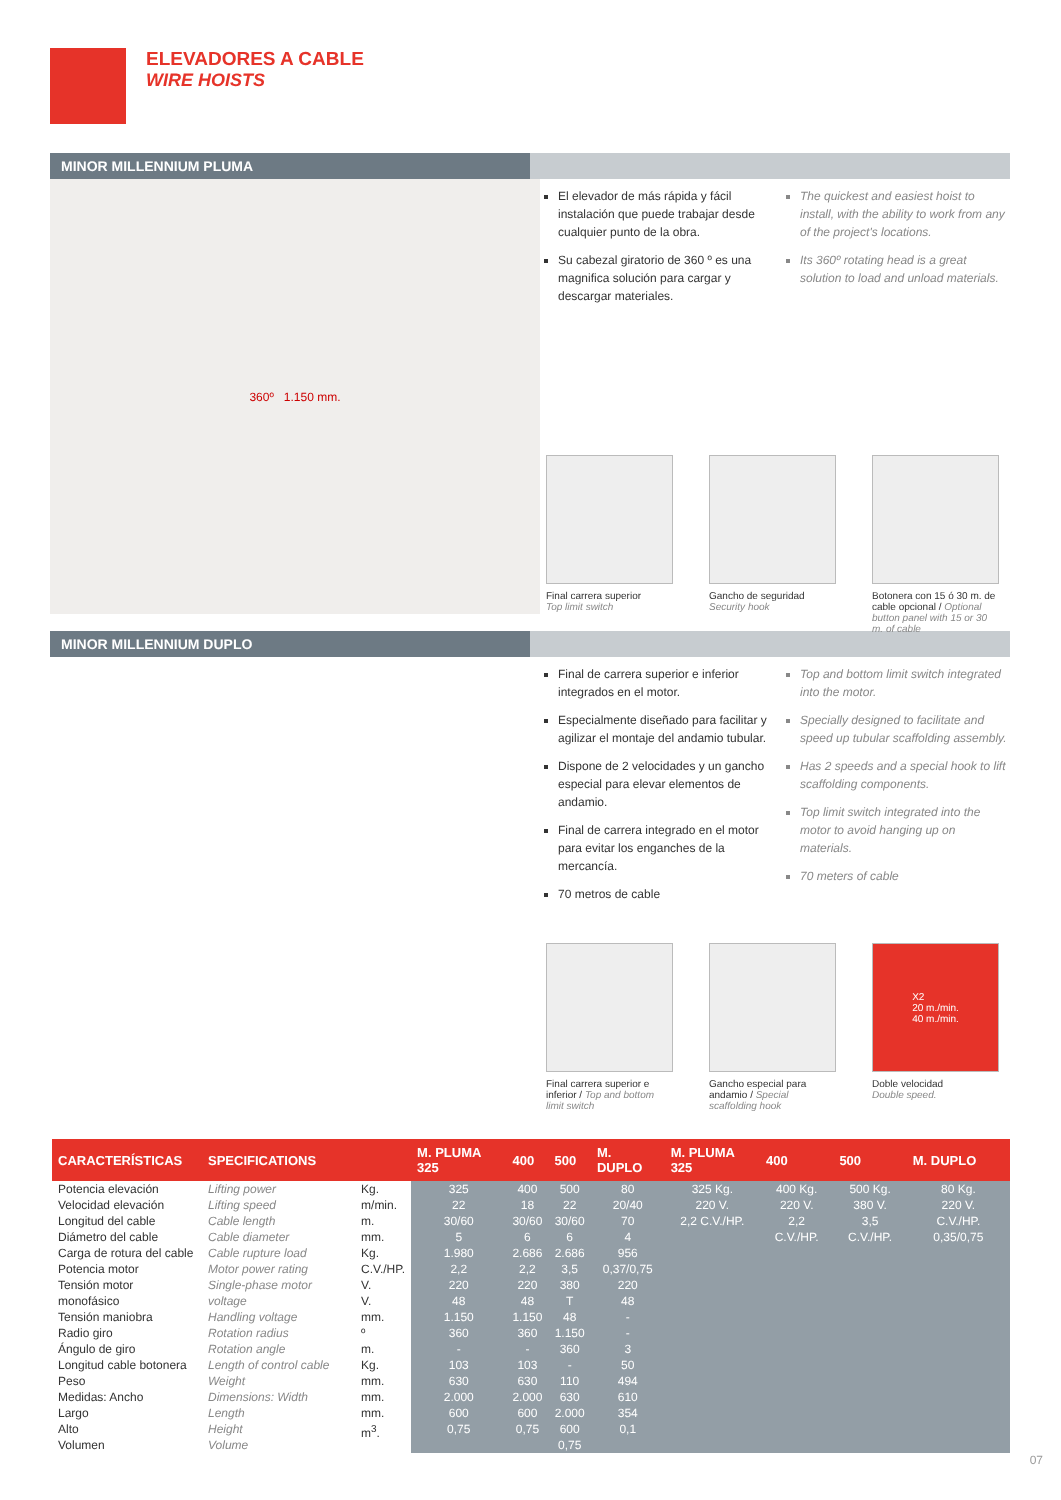ELEVADORES A CABLE
WIRE HOISTS
MINOR MILLENNIUM PLUMA
360º 1.150 mm.
El elevador de más rápida y fácil instalación que puede trabajar desde cualquier punto de la obra.
Su cabezal giratorio de 360 º es una magnifica solución para cargar y descargar materiales.
The quickest and easiest hoist to install, with the ability to work from any of the project's locations.
Its 360º rotating head is a great solution to load and unload materials.
Final carrera superior
Top limit switch
Gancho de seguridad
Security hook
Botonera con 15 ó 30 m. de cable opcional / Optional button panel with 15 or 30 m. of cable
MINOR MILLENNIUM DUPLO
Final de carrera superior e inferior integrados en el motor.
Especialmente diseñado para facilitar y agilizar el montaje del andamio tubular.
Dispone de 2 velocidades y un gancho especial para elevar elementos de andamio.
Final de carrera integrado en el motor para evitar los enganches de la mercancía.
70 metros de cable
Top and bottom limit switch integrated into the motor.
Specially designed to facilitate and speed up tubular scaffolding assembly.
Has 2 speeds and a special hook to lift scaffolding components.
Top limit switch integrated into the motor to avoid hanging up on materials.
70 meters of cable
Final carrera superior e inferior / Top and bottom limit switch
Gancho especial para andamio / Special scaffolding hook
X2
20 m./min.
40 m./min.
Doble velocidad
Double speed.
| CARACTERÍSTICAS | SPECIFICATIONS | | M. PLUMA 325 | 400 | 500 | M. DUPLO | M. PLUMA 325 | 400 | 500 | M. DUPLO |
| --- | --- | --- | --- | --- | --- | --- | --- | --- | --- | --- |
| Potencia elevación Velocidad elevación Longitud del cable Diámetro del cable Carga de rotura del cable Potencia motor Tensión motor monofásico Tensión maniobra Radio giro Ángulo de giro Longitud cable botonera Peso Medidas: Ancho Largo Alto Volumen | Lifting power Lifting speed Cable length Cable diameter Cable rupture load Motor power rating Single-phase motor voltage Handling voltage Rotation radius Rotation angle Length of control cable Weight Dimensions: Width Length Height Volume | Kg. m/min. m. mm. Kg. C.V./HP. V. V. mm. º m. Kg. mm. mm. mm. m<sup>3</sup>. | 325 22 30/60 5 1.980 2,2 220 48 1.150 360 - 103 630 2.000 600 0,75 | 400 18 30/60 6 2.686 2,2 220 48 1.150 360 - 103 630 2.000 600 0,75 | 500 22 30/60 6 2.686 3,5 380 T 48 1.150 360 - 110 630 2.000 600 0,75 | 80 20/40 70 4 956 0,37/0,75 220 48 - - 3 50 494 610 354 0,1 | 325 Kg. 220 V. 2,2 C.V./HP. | 400 Kg. 220 V. 2,2 C.V./HP. | 500 Kg. 380 V. 3,5 C.V./HP. | 80 Kg. 220 V. C.V./HP. 0,35/0,75 |
07